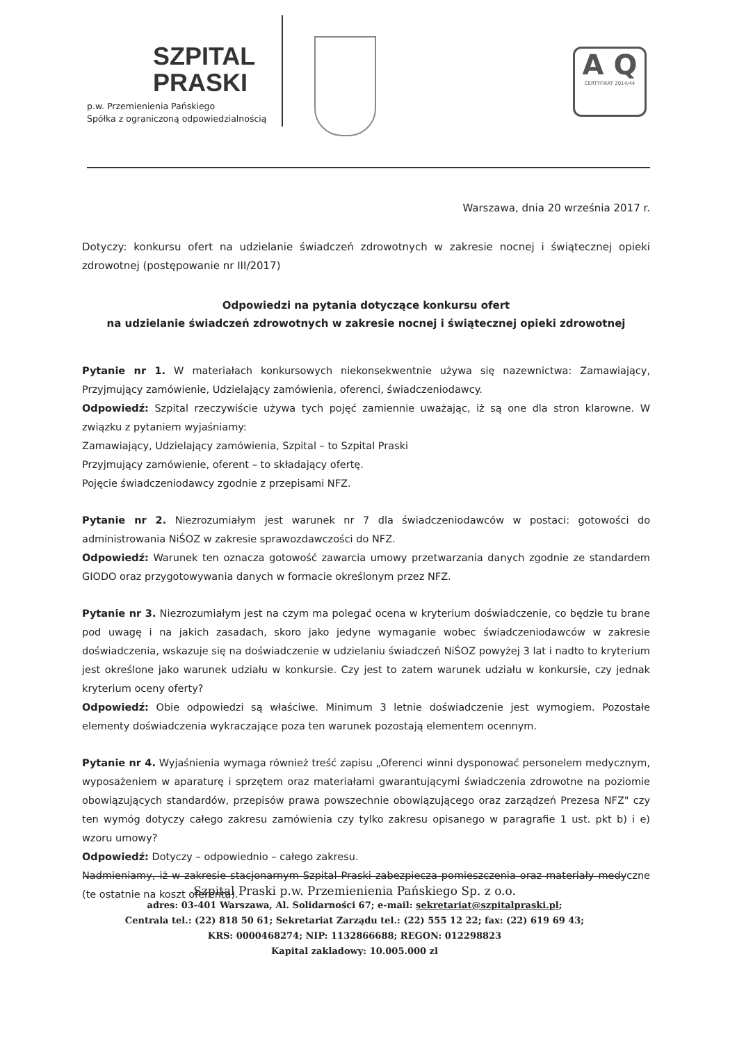SZPITAL
PRASKI
p.w. Przemienienia Pańskiego
Spółka z ograniczoną odpowiedzialnością
A Q
CERTYFIKAT 2014/44
Warszawa, dnia 20 września 2017 r.
Dotyczy: konkursu ofert na udzielanie świadczeń zdrowotnych w zakresie nocnej i świątecznej opieki zdrowotnej (postępowanie nr III/2017)
Odpowiedzi na pytania dotyczące konkursu ofert
na udzielanie świadczeń zdrowotnych w zakresie nocnej i świątecznej opieki zdrowotnej
Pytanie nr 1. W materiałach konkursowych niekonsekwentnie używa się nazewnictwa: Zamawiający, Przyjmujący zamówienie, Udzielający zamówienia, oferenci, świadczeniodawcy.
Odpowiedź: Szpital rzeczywiście używa tych pojęć zamiennie uważając, iż są one dla stron klarowne. W związku z pytaniem wyjaśniamy:
Zamawiający, Udzielający zamówienia, Szpital – to Szpital Praski
Przyjmujący zamówienie, oferent – to składający ofertę.
Pojęcie świadczeniodawcy zgodnie z przepisami NFZ.
Pytanie nr 2. Niezrozumiałym jest warunek nr 7 dla świadczeniodawców w postaci: gotowości do administrowania NiŚOZ w zakresie sprawozdawczości do NFZ.
Odpowiedź: Warunek ten oznacza gotowość zawarcia umowy przetwarzania danych zgodnie ze standardem GIODO oraz przygotowywania danych w formacie określonym przez NFZ.
Pytanie nr 3. Niezrozumiałym jest na czym ma polegać ocena w kryterium doświadczenie, co będzie tu brane pod uwagę i na jakich zasadach, skoro jako jedyne wymaganie wobec świadczeniodawców w zakresie doświadczenia, wskazuje się na doświadczenie w udzielaniu świadczeń NiŚOZ powyżej 3 lat i nadto to kryterium jest określone jako warunek udziału w konkursie. Czy jest to zatem warunek udziału w konkursie, czy jednak kryterium oceny oferty?
Odpowiedź: Obie odpowiedzi są właściwe. Minimum 3 letnie doświadczenie jest wymogiem. Pozostałe elementy doświadczenia wykraczające poza ten warunek pozostają elementem ocennym.
Pytanie nr 4. Wyjaśnienia wymaga również treść zapisu „Oferenci winni dysponować personelem medycznym, wyposażeniem w aparaturę i sprzętem oraz materiałami gwarantującymi świadczenia zdrowotne na poziomie obowiązujących standardów, przepisów prawa powszechnie obowiązującego oraz zarządzeń Prezesa NFZ" czy ten wymóg dotyczy całego zakresu zamówienia czy tylko zakresu opisanego w paragrafie 1 ust. pkt b) i e) wzoru umowy?
Odpowiedź: Dotyczy – odpowiednio – całego zakresu.
Nadmieniamy, iż w zakresie stacjonarnym Szpital Praski zabezpiecza pomieszczenia oraz materiały medyczne (te ostatnie na koszt oferenta).
Szpital Praski p.w. Przemienienia Pańskiego Sp. z o.o.
adres: 03-401 Warszawa, Al. Solidarności 67; e-mail: sekretariat@szpitalpraski.pl;
Centrala tel.: (22) 818 50 61; Sekretariat Zarządu tel.: (22) 555 12 22; fax: (22) 619 69 43;
KRS: 0000468274; NIP: 1132866688; REGON: 012298823
Kapital zakladowy: 10.005.000 zl